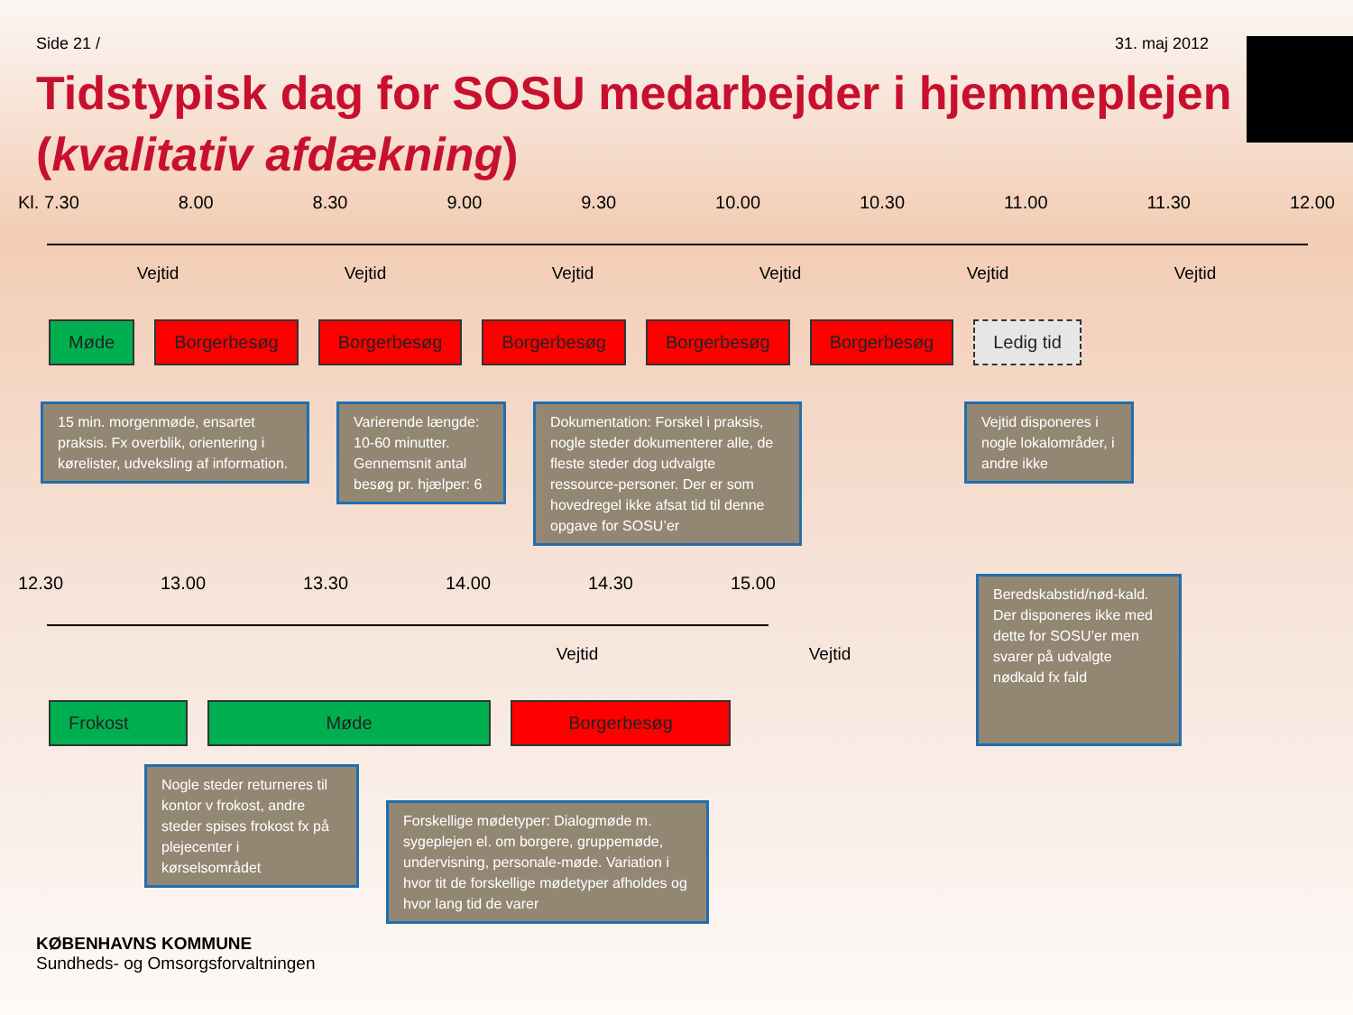Side 21 / 31. maj 2012
Tidstypisk dag for SOSU medarbejder i hjemmeplejen
(kvalitativ afdækning)
Kl. 7.30 8.00 8.30 9.00 9.30 10.00 10.30 11.00 11.30 12.00
Vejtid Vejtid Vejtid Vejtid Vejtid Vejtid
Møde Borgerbesøg Borgerbesøg Borgerbesøg Borgerbesøg Borgerbesøg Ledig tid
15 min. morgenmøde, ensartet praksis. Fx overblik, orientering i kørelister, udveksling af information.
Varierende længde: 10-60 minutter. Gennemsnit antal besøg pr. hjælper: 6
Dokumentation: Forskel i praksis, nogle steder dokumenterer alle, de fleste steder dog udvalgte ressource-personer. Der er som hovedregel ikke afsat tid til denne opgave for SOSU’er
Vejtid disponeres i nogle lokalområder, i andre ikke
12.30 13.00 13.30 14.00 14.30 15.00
Vejtid Vejtid
Frokost Møde Borgerbesøg
Beredskabstid/nød-kald. Der disponeres ikke med dette for SOSU’er men svarer på udvalgte nødkald fx fald
Nogle steder returneres til kontor v frokost, andre steder spises frokost fx på plejecenter i kørselsområdet
Forskellige mødetyper: Dialogmøde m. sygeplejen el. om borgere, gruppemøde, undervisning, personale-møde. Variation i hvor tit de forskellige mødetyper afholdes og hvor lang tid de varer
KØBENHAVNS KOMMUNE
Sundheds- og Omsorgsforvaltningen